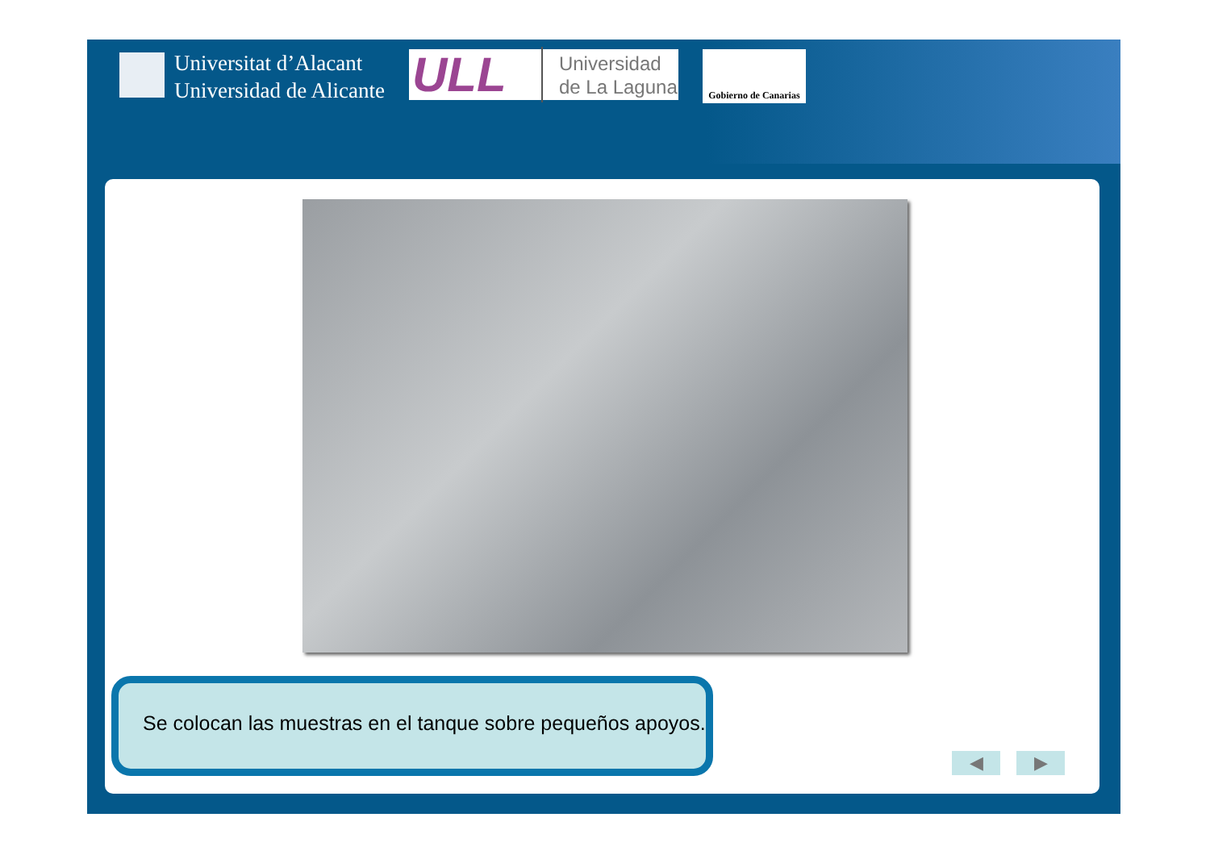Universitat d’Alacant
Universidad de Alicante
ULL Universidad
de La Laguna
Gobierno de Canarias
Se colocan las muestras en el tanque sobre pequeños apoyos.
◀ ▶